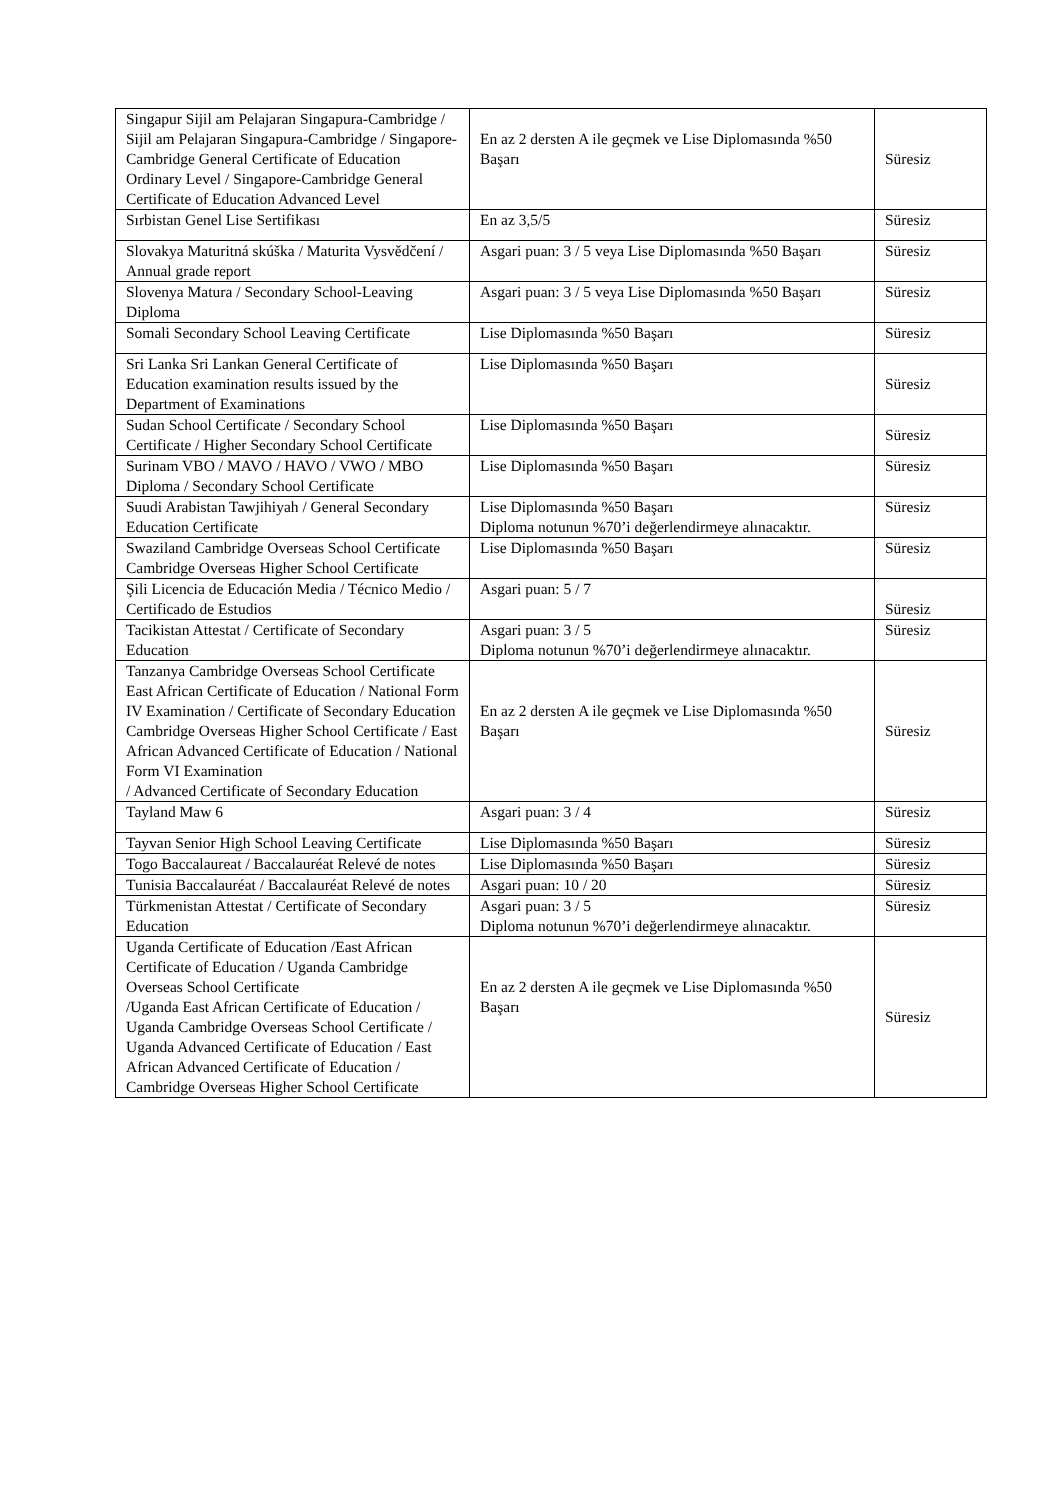| Singapur Sijil am Pelajaran Singapura-Cambridge / Sijil am Pelajaran Singapura-Cambridge / Singapore-Cambridge General Certificate of Education Ordinary Level / Singapore-Cambridge General Certificate of Education Advanced Level | En az 2 dersten A ile geçmek ve Lise Diplomasında %50 Başarı | Süresiz |
| Sırbistan Genel Lise Sertifikası | En az 3,5/5 | Süresiz |
| Slovakya Maturitná skúška / Maturita Vysvědčení / Annual grade report | Asgari puan: 3 / 5 veya Lise Diplomasında %50 Başarı | Süresiz |
| Slovenya Matura / Secondary School-Leaving Diploma | Asgari puan: 3 / 5 veya Lise Diplomasında %50 Başarı | Süresiz |
| Somali Secondary School Leaving Certificate | Lise Diplomasında %50 Başarı | Süresiz |
| Sri Lanka Sri Lankan General Certificate of Education examination results issued by the Department of Examinations | Lise Diplomasında %50 Başarı | Süresiz |
| Sudan School Certificate / Secondary School Certificate / Higher Secondary School Certificate | Lise Diplomasında %50 Başarı | Süresiz |
| Surinam VBO / MAVO / HAVO / VWO / MBO Diploma / Secondary School Certificate | Lise Diplomasında %50 Başarı | Süresiz |
| Suudi Arabistan Tawjihiyah / General Secondary Education Certificate | Lise Diplomasında %50 Başarı Diploma notunun %70’i değerlendirmeye alınacaktır. | Süresiz |
| Swaziland Cambridge Overseas School Certificate Cambridge Overseas Higher School Certificate | Lise Diplomasında %50 Başarı | Süresiz |
| Şili Licencia de Educación Media / Técnico Medio / Certificado de Estudios | Asgari puan: 5 / 7 | Süresiz |
| Tacikistan Attestat / Certificate of Secondary Education | Asgari puan: 3 / 5 Diploma notunun %70’i değerlendirmeye alınacaktır. | Süresiz |
| Tanzanya Cambridge Overseas School Certificate East African Certificate of Education / National Form IV Examination / Certificate of Secondary Education Cambridge Overseas Higher School Certificate / East African Advanced Certificate of Education / National Form VI Examination / Advanced Certificate of Secondary Education | En az 2 dersten A ile geçmek ve Lise Diplomasında %50 Başarı | Süresiz |
| Tayland Maw 6 | Asgari puan: 3 / 4 | Süresiz |
| Tayvan Senior High School Leaving Certificate | Lise Diplomasında %50 Başarı | Süresiz |
| Togo Baccalaureat / Baccalauréat Relevé de notes | Lise Diplomasında %50 Başarı | Süresiz |
| Tunisia Baccalauréat / Baccalauréat Relevé de notes | Asgari puan: 10 / 20 | Süresiz |
| Türkmenistan Attestat / Certificate of Secondary Education | Asgari puan: 3 / 5 Diploma notunun %70’i değerlendirmeye alınacaktır. | Süresiz |
| Uganda Certificate of Education /East African Certificate of Education / Uganda Cambridge Overseas School Certificate /Uganda East African Certificate of Education / Uganda Cambridge Overseas School Certificate / Uganda Advanced Certificate of Education / East African Advanced Certificate of Education / Cambridge Overseas Higher School Certificate | En az 2 dersten A ile geçmek ve Lise Diplomasında %50 Başarı | Süresiz |